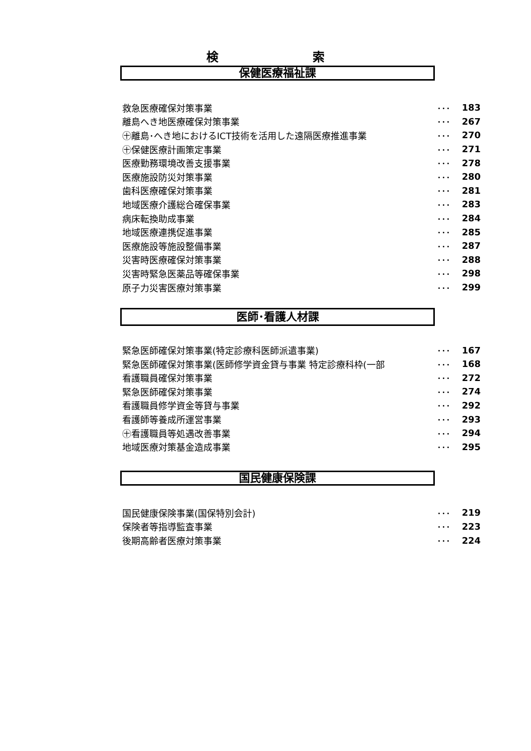検 索
保健医療福祉課
| 救急医療確保対策事業 | ･･･ | 183 |
| 離島へき地医療確保対策事業 | ･･･ | 267 |
| ㊉離島･へき地におけるICT技術を活用した遠隔医療推進事業 | ･･･ | 270 |
| ㊉保健医療計画策定事業 | ･･･ | 271 |
| 医療勤務環境改善支援事業 | ･･･ | 278 |
| 医療施設防災対策事業 | ･･･ | 280 |
| 歯科医療確保対策事業 | ･･･ | 281 |
| 地域医療介護総合確保事業 | ･･･ | 283 |
| 病床転換助成事業 | ･･･ | 284 |
| 地域医療連携促進事業 | ･･･ | 285 |
| 医療施設等施設整備事業 | ･･･ | 287 |
| 災害時医療確保対策事業 | ･･･ | 288 |
| 災害時緊急医薬品等確保事業 | ･･･ | 298 |
| 原子力災害医療対策事業 | ･･･ | 299 |
医師･看護人材課
| 緊急医師確保対策事業(特定診療科医師派遣事業) | ･･･ | 167 |
| 緊急医師確保対策事業(医師修学資金貸与事業 特定診療科枠(一部 | ･･･ | 168 |
| 看護職員確保対策事業 | ･･･ | 272 |
| 緊急医師確保対策事業 | ･･･ | 274 |
| 看護職員修学資金等貸与事業 | ･･･ | 292 |
| 看護師等養成所運営事業 | ･･･ | 293 |
| ㊉看護職員等処遇改善事業 | ･･･ | 294 |
| 地域医療対策基金造成事業 | ･･･ | 295 |
国民健康保険課
| 国民健康保険事業(国保特別会計) | ･･･ | 219 |
| 保険者等指導監査事業 | ･･･ | 223 |
| 後期高齢者医療対策事業 | ･･･ | 224 |